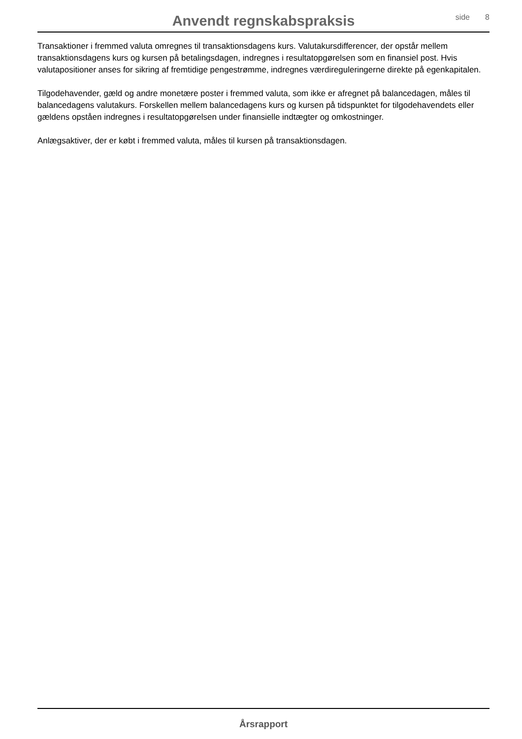Anvendt regnskabspraksis
side 8
Transaktioner i fremmed valuta omregnes til transaktionsdagens kurs. Valutakursdifferencer, der opstår mellem transaktionsdagens kurs og kursen på betalingsdagen, indregnes i resultatopgørelsen som en finansiel post. Hvis valutapositioner anses for sikring af fremtidige pengestrømme, indregnes værdireguleringerne direkte på egenkapitalen.
Tilgodehavender, gæld og andre monetære poster i fremmed valuta, som ikke er afregnet på balancedagen, måles til balancedagens valutakurs. Forskellen mellem balancedagens kurs og kursen på tidspunktet for tilgodehavendets eller gældens opståen indregnes i resultatopgørelsen under finansielle indtægter og omkostninger.
Anlægsaktiver, der er købt i fremmed valuta, måles til kursen på transaktionsdagen.
Årsrapport